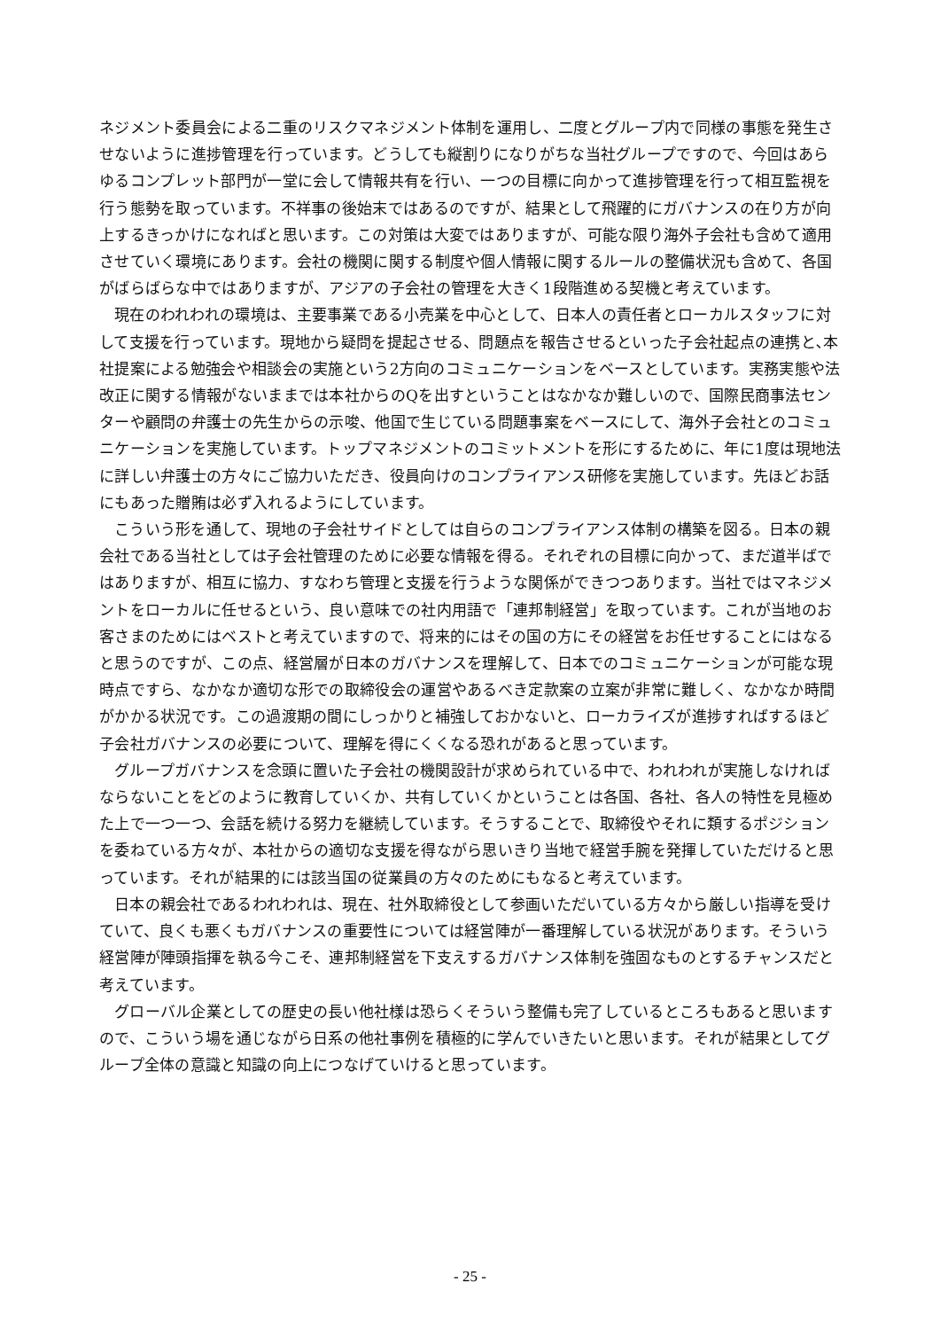ネジメント委員会による二重のリスクマネジメント体制を運用し、二度とグループ内で同様の事態を発生させないように進捗管理を行っています。どうしても縦割りになりがちな当社グループですので、今回はあらゆるコンプレット部門が一堂に会して情報共有を行い、一つの目標に向かって進捗管理を行って相互監視を行う態勢を取っています。不祥事の後始末ではあるのですが、結果として飛躍的にガバナンスの在り方が向上するきっかけになればと思います。この対策は大変ではありますが、可能な限り海外子会社も含めて適用させていく環境にあります。会社の機関に関する制度や個人情報に関するルールの整備状況も含めて、各国がばらばらな中ではありますが、アジアの子会社の管理を大きく1段階進める契機と考えています。
現在のわれわれの環境は、主要事業である小売業を中心として、日本人の責任者とローカルスタッフに対して支援を行っています。現地から疑問を提起させる、問題点を報告させるといった子会社起点の連携と､本社提案による勉強会や相談会の実施という2方向のコミュニケーションをベースとしています。実務実態や法改正に関する情報がないままでは本社からのQを出すということはなかなか難しいので、国際民商事法センターや顧問の弁護士の先生からの示唆、他国で生じている問題事案をベースにして、海外子会社とのコミュニケーションを実施しています。トップマネジメントのコミットメントを形にするために、年に1度は現地法に詳しい弁護士の方々にご協力いただき、役員向けのコンプライアンス研修を実施しています。先ほどお話にもあった贈賄は必ず入れるようにしています。
こういう形を通して、現地の子会社サイドとしては自らのコンプライアンス体制の構築を図る。日本の親会社である当社としては子会社管理のために必要な情報を得る。それぞれの目標に向かって、まだ道半ばではありますが、相互に協力、すなわち管理と支援を行うような関係ができつつあります。当社ではマネジメントをローカルに任せるという、良い意味での社内用語で「連邦制経営」を取っています。これが当地のお客さまのためにはベストと考えていますので、将来的にはその国の方にその経営をお任せすることにはなると思うのですが、この点、経営層が日本のガバナンスを理解して、日本でのコミュニケーションが可能な現時点ですら、なかなか適切な形での取締役会の運営やあるべき定款案の立案が非常に難しく、なかなか時間がかかる状況です。この過渡期の間にしっかりと補強しておかないと、ローカライズが進捗すればするほど子会社ガバナンスの必要について、理解を得にくくなる恐れがあると思っています。
グループガバナンスを念頭に置いた子会社の機関設計が求められている中で、われわれが実施しなければならないことをどのように教育していくか、共有していくかということは各国、各社、各人の特性を見極めた上で一つ一つ、会話を続ける努力を継続しています。そうすることで、取締役やそれに類するポジションを委ねている方々が、本社からの適切な支援を得ながら思いきり当地で経営手腕を発揮していただけると思っています。それが結果的には該当国の従業員の方々のためにもなると考えています。
日本の親会社であるわれわれは、現在、社外取締役として参画いただいている方々から厳しい指導を受けていて、良くも悪くもガバナンスの重要性については経営陣が一番理解している状況があります。そういう経営陣が陣頭指揮を執る今こそ、連邦制経営を下支えするガバナンス体制を強固なものとするチャンスだと考えています。
グローバル企業としての歴史の長い他社様は恐らくそういう整備も完了しているところもあると思いますので、こういう場を通じながら日系の他社事例を積極的に学んでいきたいと思います。それが結果としてグループ全体の意識と知識の向上につなげていけると思っています。
- 25 -